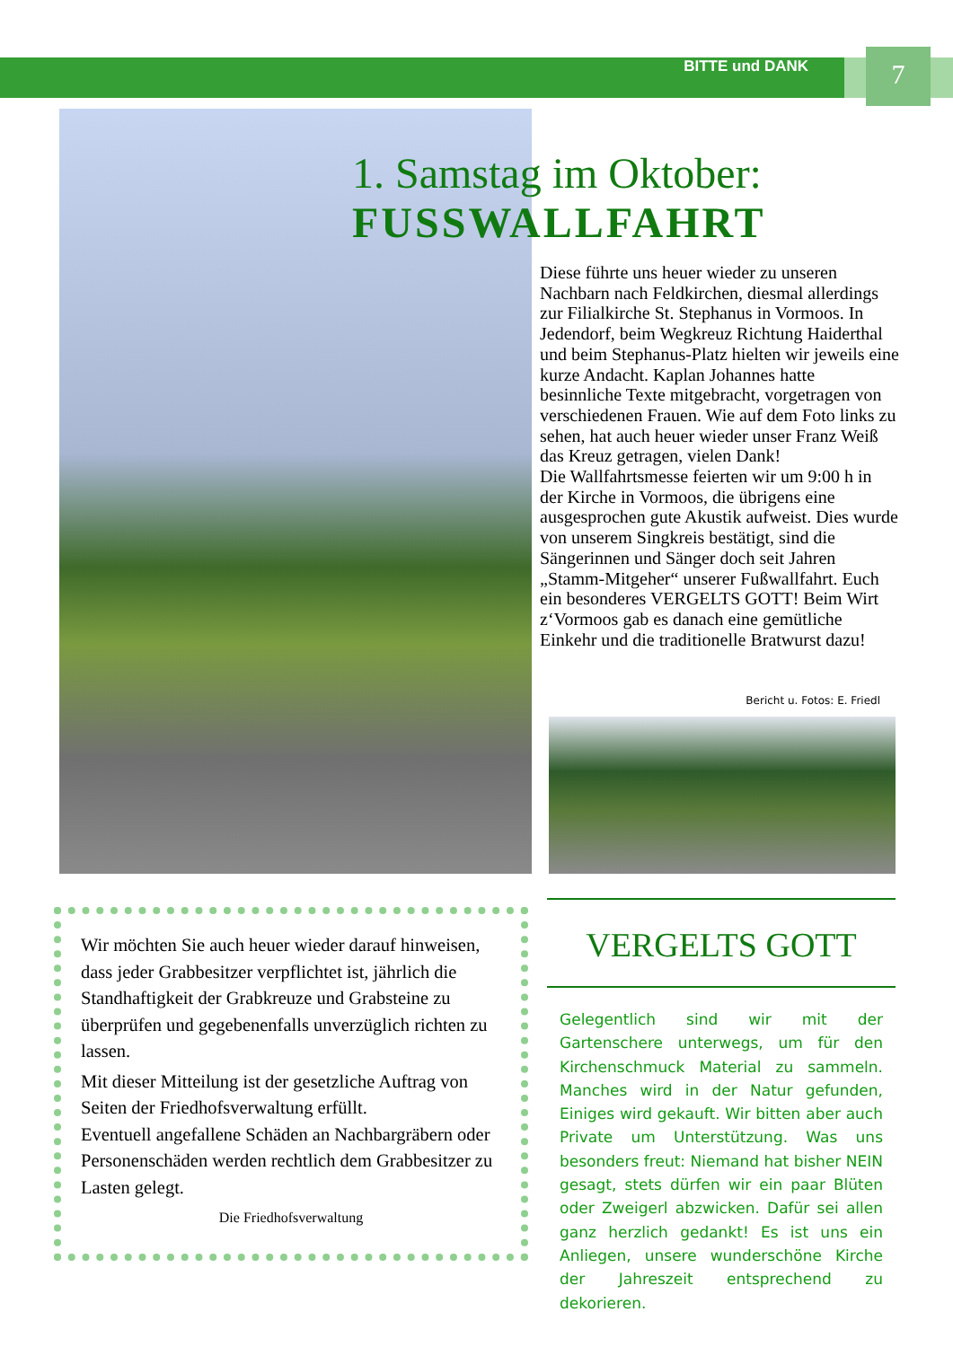BITTE und DANK 7
1. Samstag im Oktober:
FUSSWALLFAHRT
Diese führte uns heuer wieder zu unseren Nachbarn nach Feldkirchen, diesmal allerdings zur Filialkirche St. Stephanus in Vormoos. In Jedendorf, beim Wegkreuz Richtung Haiderthal und beim Stephanus-Platz hielten wir jeweils eine kurze Andacht. Kaplan Johannes hatte besinnliche Texte mitgebracht, vorgetragen von verschiedenen Frauen. Wie auf dem Foto links zu sehen, hat auch heuer wieder unser Franz Weiß das Kreuz getragen, vielen Dank!
Die Wallfahrtsmesse feierten wir um 9:00 h in der Kirche in Vormoos, die übrigens eine ausgesprochen gute Akustik aufweist. Dies wurde von unserem Singkreis bestätigt, sind die Sängerinnen und Sänger doch seit Jahren „Stamm-Mitgeher“ unserer Fußwallfahrt. Euch ein besonderes VERGELTS GOTT! Beim Wirt z‘Vormoos gab es danach eine gemütliche Einkehr und die traditionelle Bratwurst dazu!
Bericht u. Fotos: E. Friedl
Wir möchten Sie auch heuer wieder darauf hinweisen, dass jeder Grabbesitzer verpflichtet ist, jährlich die Standhaftigkeit der Grabkreuze und Grabsteine zu überprüfen und gegebenenfalls unverzüglich richten zu lassen.
Mit dieser Mitteilung ist der gesetzliche Auftrag von Seiten der Friedhofsverwaltung erfüllt.
Eventuell angefallene Schäden an Nachbargräbern oder Personenschäden werden rechtlich dem Grabbesitzer zu Lasten gelegt.
Die Friedhofsverwaltung
VERGELTS GOTT
Gelegentlich sind wir mit der Gartenschere unterwegs, um für den Kirchenschmuck Material zu sammeln. Manches wird in der Natur gefunden, Einiges wird gekauft. Wir bitten aber auch Private um Unterstützung. Was uns besonders freut: Niemand hat bisher NEIN gesagt, stets dürfen wir ein paar Blüten oder Zweigerl abzwicken. Dafür sei allen ganz herzlich gedankt! Es ist uns ein Anliegen, unsere wunderschöne Kirche der Jahreszeit entsprechend zu dekorieren.